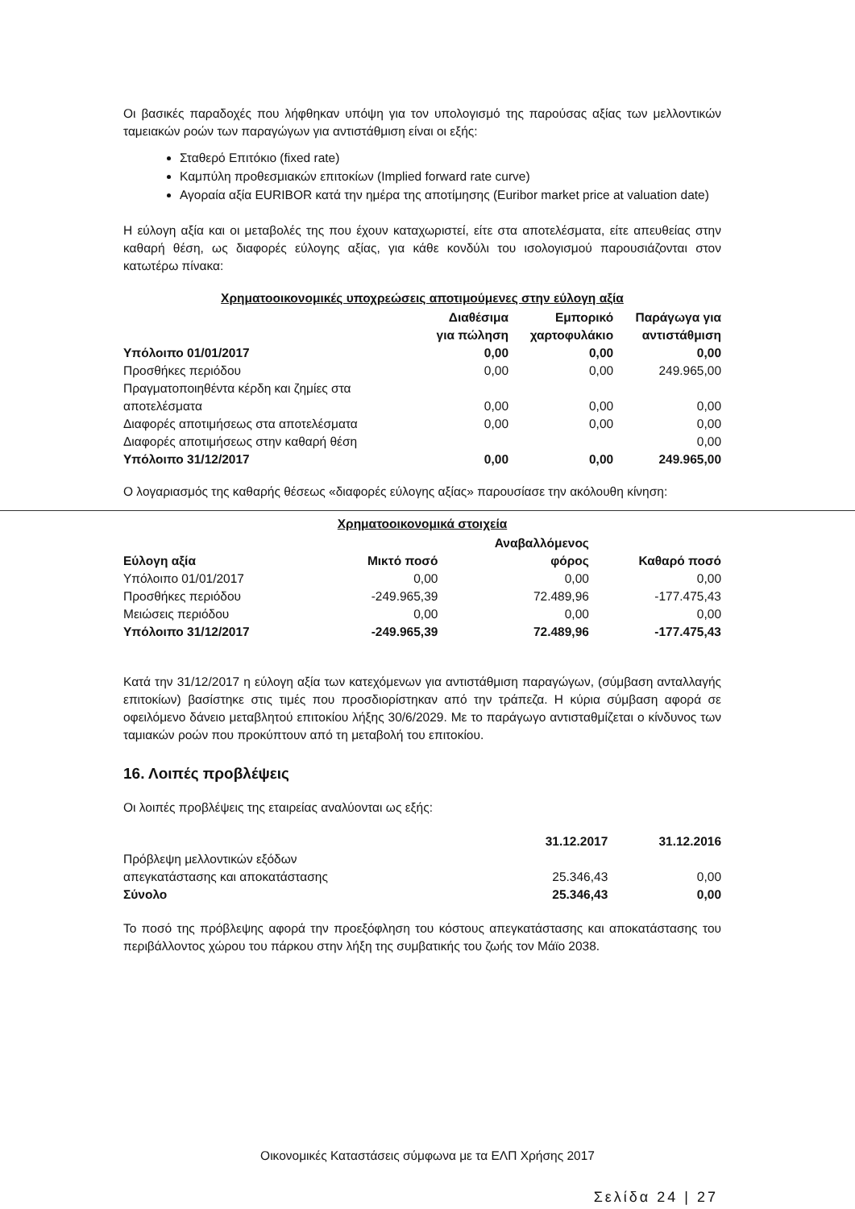Οι βασικές παραδοχές που λήφθηκαν υπόψη για τον υπολογισμό της παρούσας αξίας των μελλοντικών ταμειακών ροών των παραγώγων για αντιστάθμιση είναι οι εξής:
Σταθερό Επιτόκιο (fixed rate)
Καμπύλη προθεσμιακών επιτοκίων (Implied forward rate curve)
Αγοραία αξία EURIBOR κατά την ημέρα της αποτίμησης (Euribor market price at valuation date)
Η εύλογη αξία και οι μεταβολές της που έχουν καταχωριστεί, είτε στα αποτελέσματα, είτε απευθείας στην καθαρή θέση, ως διαφορές εύλογης αξίας, για κάθε κονδύλι του ισολογισμού παρουσιάζονται στον κατωτέρω πίνακα:
Χρηματοοικονομικές υποχρεώσεις αποτιμούμενες στην εύλογη αξία
| | Διαθέσιμα για πώληση | Εμπορικό χαρτοφυλάκιο | Παράγωγα για αντιστάθμιση |
| --- | --- | --- | --- |
| Υπόλοιπο 01/01/2017 | 0,00 | 0,00 | 0,00 |
| Προσθήκες περιόδου | 0,00 | 0,00 | 249.965,00 |
| Πραγματοποιηθέντα κέρδη και ζημίες στα αποτελέσματα | 0,00 | 0,00 | 0,00 |
| Διαφορές αποτιμήσεως στα αποτελέσματα | 0,00 | 0,00 | 0,00 |
| Διαφορές αποτιμήσεως στην καθαρή θέση | | | 0,00 |
| Υπόλοιπο 31/12/2017 | 0,00 | 0,00 | 249.965,00 |
Ο λογαριασμός της καθαρής θέσεως «διαφορές εύλογης αξίας» παρουσίασε την ακόλουθη κίνηση:
Χρηματοοικονομικά στοιχεία
| Εύλογη αξία | Μικτό ποσό | Αναβαλλόμενος φόρος | Καθαρό ποσό |
| --- | --- | --- | --- |
| Υπόλοιπο 01/01/2017 | 0,00 | 0,00 | 0,00 |
| Προσθήκες περιόδου | -249.965,39 | 72.489,96 | -177.475,43 |
| Μειώσεις περιόδου | 0,00 | 0,00 | 0,00 |
| Υπόλοιπο 31/12/2017 | -249.965,39 | 72.489,96 | -177.475,43 |
Κατά την 31/12/2017 η εύλογη αξία των κατεχόμενων για αντιστάθμιση παραγώγων, (σύμβαση ανταλλαγής επιτοκίων) βασίστηκε στις τιμές που προσδιορίστηκαν από την τράπεζα. Η κύρια σύμβαση αφορά σε οφειλόμενο δάνειο μεταβλητού επιτοκίου λήξης 30/6/2029. Με το παράγωγο αντισταθμίζεται ο κίνδυνος των ταμιακών ροών που προκύπτουν από τη μεταβολή του επιτοκίου.
16. Λοιπές προβλέψεις
Οι λοιπές προβλέψεις της εταιρείας αναλύονται ως εξής:
| | 31.12.2017 | 31.12.2016 |
| --- | --- | --- |
| Πρόβλεψη μελλοντικών εξόδων απεγκατάστασης και αποκατάστασης | 25.346,43 | 0,00 |
| Σύνολο | 25.346,43 | 0,00 |
Το ποσό της πρόβλεψης αφορά την προεξόφληση του κόστους απεγκατάστασης και αποκατάστασης του περιβάλλοντος χώρου του πάρκου στην λήξη της συμβατικής του ζωής τον Μάϊο 2038.
Οικονομικές Καταστάσεις σύμφωνα με τα ΕΛΠ Χρήσης 2017
Σελίδα 24 | 27